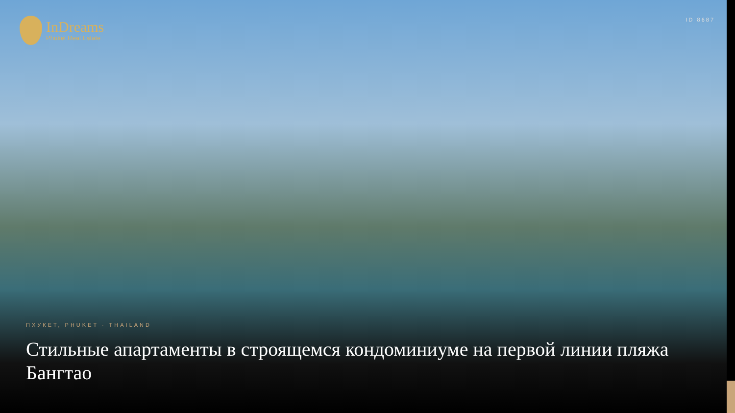InDreams
Phuket Real Estate
ID 8687
ПХУКЕТ, PHUKET · THAILAND
Стильные апартаменты в строящемся кондоминиуме на первой линии пляжа Бангтао